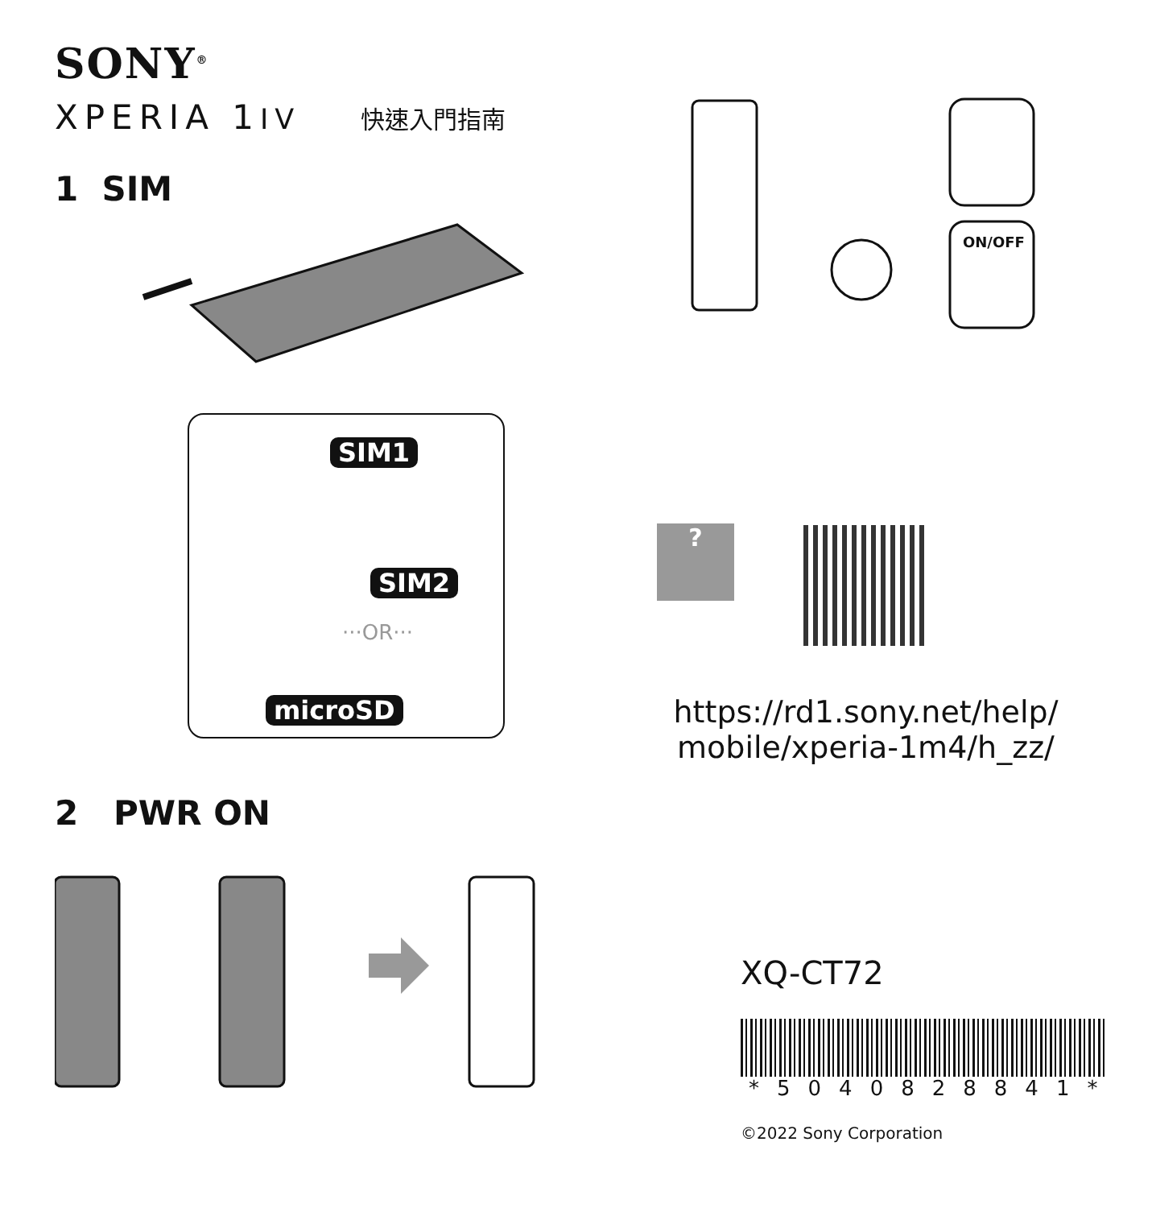SONY<sup>®</sup>
XPERIA 1IV 快速入門指南
1 SIM
SIM1
SIM2
···OR···
microSD
2 PWR ON
ON/OFF
?
https://rd1.sony.net/help/
mobile/xperia-1m4/h_zz/
XQ-CT72
*5040828841*
©2022 Sony Corporation